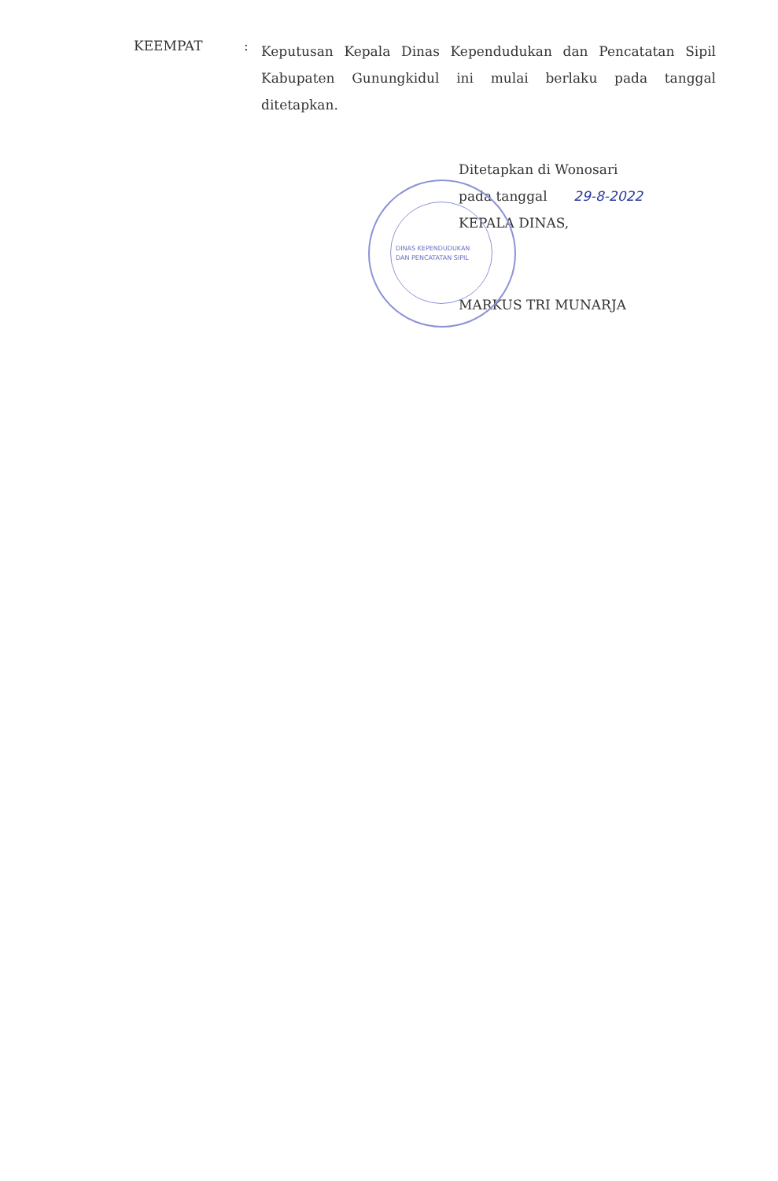KEEMPAT :
Keputusan Kepala Dinas Kependudukan dan Pencatatan Sipil Kabupaten Gunungkidul ini mulai berlaku pada tanggal ditetapkan.
Ditetapkan di Wonosari
pada tanggal 29-8-2022
KEPALA DINAS,
DINAS KEPENDUDUKAN
DAN PENCATATAN SIPIL
MARKUS TRI MUNARJA